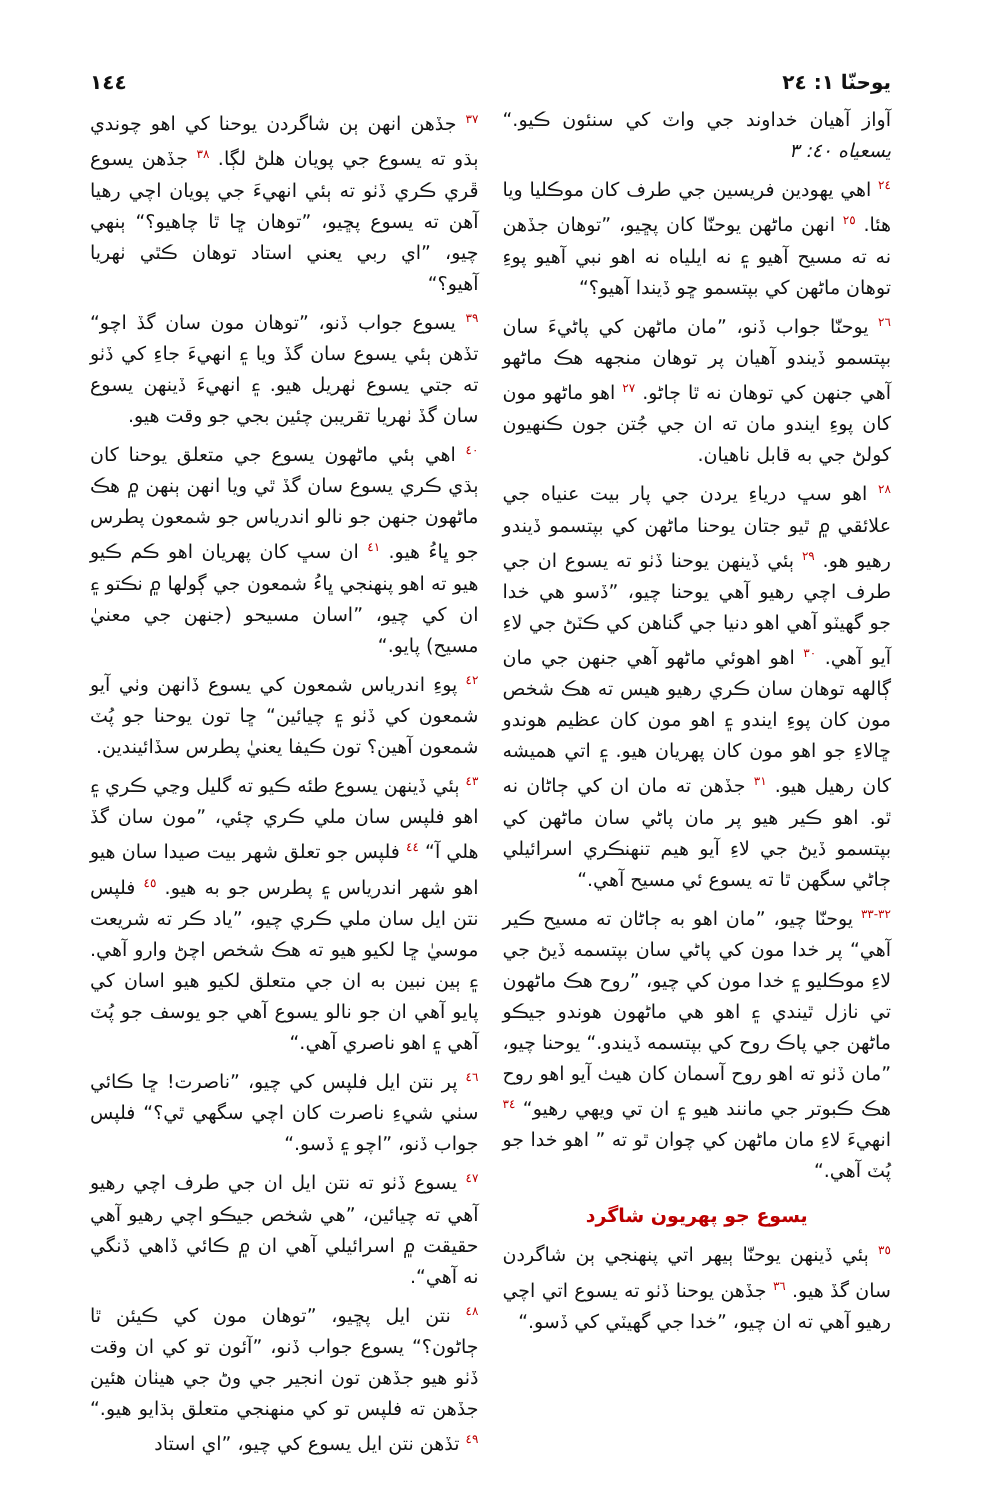يوحنّا ١: ٢٤ ١٤٤
آواز آهيان خداوند جي واٽ کي سنئون ڪيو.“ يسعياه ٤٠: ٣
<sup>٢٤</sup> اهي يهودين فريسين جي طرف کان موڪليا ويا هئا. <sup>٢٥</sup> انهن ماڻهن يوحنّا کان پڇيو، ”توهان جڏهن نه ته مسيح آهيو ۽ نه ايلياه نه اهو نبي آهيو پوءِ توهان ماڻهن کي بپتسمو ڇو ڏيندا آهيو؟“
<sup>٢٦</sup> يوحنّا جواب ڏنو، ”مان ماڻهن کي پاڻيءَ سان بپتسمو ڏيندو آهيان پر توهان منجهه هڪ ماڻهو آهي جنهن کي توهان نه ٿا ڄاڻو. <sup>٢٧</sup> اهو ماڻهو مون کان پوءِ ايندو مان ته ان جي جُتن جون ڪنهيون کولڻ جي به قابل ناهيان.
<sup>٢٨</sup> اهو سڀ درياءِ يردن جي پار بيت عنياه جي علائقي ۾ ٿيو جتان يوحنا ماڻهن کي بپتسمو ڏيندو رهيو هو. <sup>٢٩</sup> ٻئي ڏينهن يوحنا ڏٺو ته يسوع ان جي طرف اچي رهيو آهي يوحنا چيو، ”ڏسو هي خدا جو گهيٽو آهي اهو دنيا جي گناهن کي ڪٽڻ جي لاءِ آيو آهي. <sup>٣٠</sup> اهو اهوئي ماڻهو آهي جنهن جي مان ڳالهه توهان سان ڪري رهيو هيس ته هڪ شخص مون کان پوءِ ايندو ۽ اهو مون کان عظيم هوندو ڇالاءِ جو اهو مون کان پهريان هيو. ۽ اتي هميشه کان رهيل هيو. <sup>٣١</sup> جڏهن ته مان ان کي ڄاڻان نه ٿو. اهو ڪير هيو پر مان پاڻي سان ماڻهن کي بپتسمو ڏيڻ جي لاءِ آيو هيم تنهنڪري اسرائيلي ڄاڻي سگهن ٿا ته يسوع ئي مسيح آهي.“
<sup>٣٢-٣٣</sup> يوحنّا چيو، ”مان اهو به ڄاڻان ته مسيح ڪير آهي“ پر خدا مون کي پاڻي سان بپتسمه ڏيڻ جي لاءِ موڪليو ۽ خدا مون کي چيو، ”روح هڪ ماڻهون تي نازل ٿيندي ۽ اهو هي ماڻهون هوندو جيڪو ماڻهن جي پاڪ روح کي بپتسمه ڏيندو.“ يوحنا چيو، ”مان ڏٺو ته اهو روح آسمان کان هيٺ آيو اهو روح هڪ ڪبوتر جي مانند هيو ۽ ان تي ويهي رهيو“ <sup>٣٤</sup> انهيءَ لاءِ مان ماڻهن کي چوان ٿو ته ” اهو خدا جو پُٽ آهي.“
يسوع جو پهريون شاگرد
<sup>٣٥</sup> ٻئي ڏينهن يوحنّا ٻيهر اتي پنهنجي ٻن شاگردن سان گڏ هيو. <sup>٣٦</sup> جڏهن يوحنا ڏٺو ته يسوع اتي اچي رهيو آهي ته ان چيو، ”خدا جي گهيٽي کي ڏسو.“
<sup>٣٧</sup> جڏهن انهن ٻن شاگردن يوحنا کي اهو چوندي ٻڌو ته يسوع جي پويان هلڻ لڳا. <sup>٣٨</sup> جڏهن يسوع ڦري ڪري ڏٺو ته ٻئي انهيءَ جي پويان اچي رهيا آهن ته يسوع پڇيو، ”توهان ڇا ٿا چاهيو؟“ ٻنهي چيو، ”اي ربي يعني استاد توهان ڪٿي ٺهريا آهيو؟“
<sup>٣٩</sup> يسوع جواب ڏنو، ”توهان مون سان گڏ اچو“ تڏهن ٻئي يسوع سان گڏ ويا ۽ انهيءَ جاءِ کي ڏٺو ته جتي يسوع ٺهريل هيو. ۽ انهيءَ ڏينهن يسوع سان گڏ ٺهريا تقريبن چئين بجي جو وقت هيو.
<sup>٤٠</sup> اهي ٻئي ماڻهون يسوع جي متعلق يوحنا کان ٻڌي ڪري يسوع سان گڏ ٿي ويا انهن ٻنهن ۾ هڪ ماڻهون جنهن جو نالو اندرياس جو شمعون پطرس جو ڀاءُ هيو. <sup>٤١</sup> ان سڀ کان پهريان اهو ڪم ڪيو هيو ته اهو پنهنجي ڀاءُ شمعون جي ڳولها ۾ نڪتو ۽ ان کي چيو، ”اسان مسيحو (جنهن جي معنيٰ مسيح) پايو.“
<sup>٤٢</sup> پوءِ اندرياس شمعون کي يسوع ڏانهن وٺي آيو شمعون کي ڏٺو ۽ چيائين“ ڇا تون يوحنا جو پُٽ شمعون آهين؟ تون ڪيفا يعنيٰ پطرس سڏائيندين.
<sup>٤٣</sup> ٻئي ڏينهن يسوع طئه ڪيو ته گليل وڃي ڪري ۽ اهو فلپس سان ملي ڪري چئي، ”مون سان گڏ هلي آ“ <sup>٤٤</sup> فلپس جو تعلق شهر بيت صيدا سان هيو اهو شهر اندرياس ۽ پطرس جو به هيو. <sup>٤٥</sup> فلپس نتن ايل سان ملي ڪري چيو، ”ياد ڪر ته شريعت موسيٰ ڇا لکيو هيو ته هڪ شخص اچڻ وارو آهي. ۽ ٻين نبين به ان جي متعلق لکيو هيو اسان کي پايو آهي ان جو نالو يسوع آهي جو يوسف جو پُٽ آهي ۽ اهو ناصري آهي.“
<sup>٤٦</sup> پر نتن ايل فلپس کي چيو، ”ناصرت! ڇا ڪائي سٺي شيءِ ناصرت کان اچي سگهي ٿي؟“ فلپس جواب ڏنو، ”اچو ۽ ڏسو.“
<sup>٤٧</sup> يسوع ڏٺو ته نتن ايل ان جي طرف اچي رهيو آهي ته چيائين، ”هي شخص جيڪو اچي رهيو آهي حقيقت ۾ اسرائيلي آهي ان ۾ ڪائي ڏاهي ڏنگي نه آهي“.
<sup>٤٨</sup> نتن ايل پڇيو، ”توهان مون کي ڪيئن ٿا ڄاڻون؟“ يسوع جواب ڏنو، ”آئون تو کي ان وقت ڏٺو هيو جڏهن تون انجير جي وڻ جي هيٺان هئين جڏهن ته فلپس تو کي منهنجي متعلق ٻڌايو هيو.“ <sup>٤٩</sup> تڏهن نتن ايل يسوع کي چيو، ”اي استاد